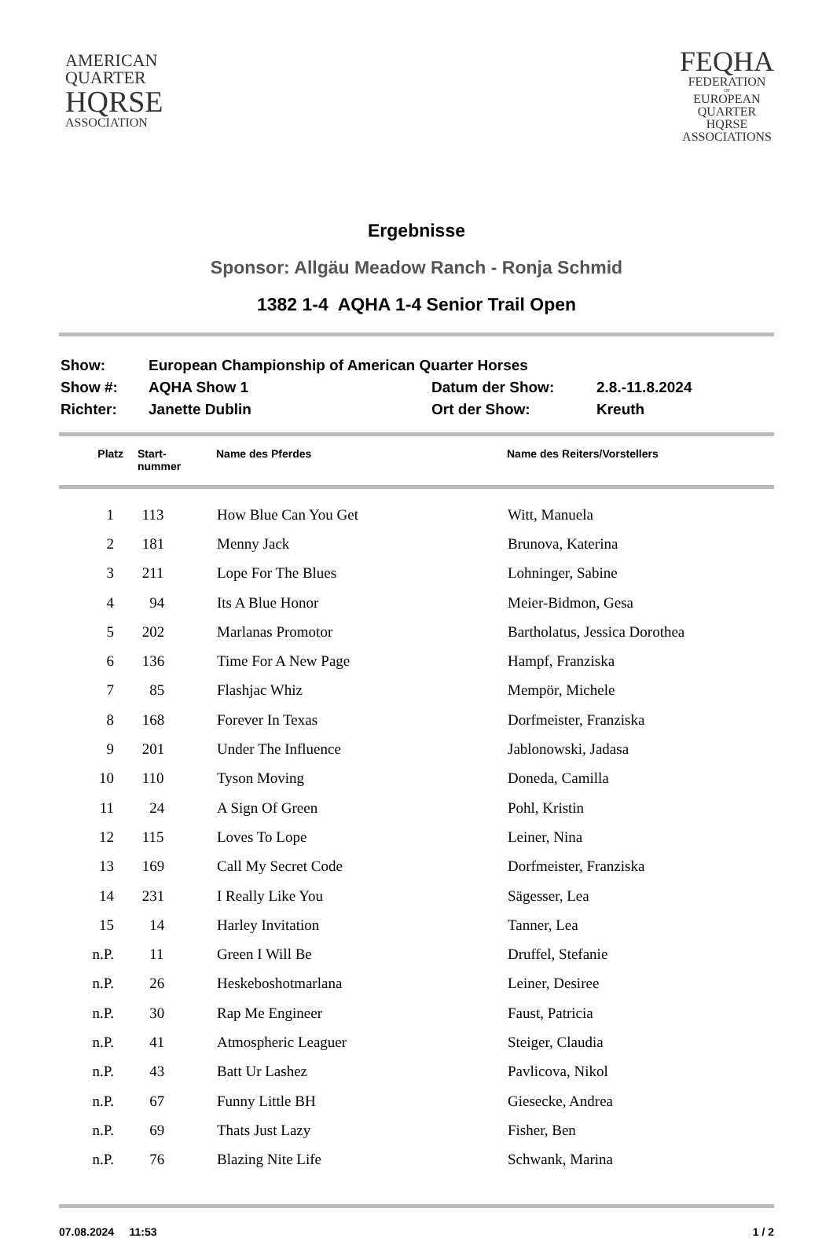AMERICAN
QUARTER
HQRSE
ASSOCIATION
FEQHA
FEDERATION
OF
EUROPEAN
QUARTER
HQRSE
ASSOCIATIONS
Ergebnisse
Sponsor: Allgäu Meadow Ranch - Ronja Schmid
1382 1-4 AQHA 1-4 Senior Trail Open
| Show: | European Championship of American Quarter Horses | | |
| Show #: | AQHA Show 1 | Datum der Show: | 2.8.-11.8.2024 |
| Richter: | Janette Dublin | Ort der Show: | Kreuth |
| Platz | Start- nummer | Name des Pferdes | Name des Reiters/Vorstellers |
| --- | --- | --- | --- |
| 1 | 113 | How Blue Can You Get | Witt, Manuela |
| 2 | 181 | Menny Jack | Brunova, Katerina |
| 3 | 211 | Lope For The Blues | Lohninger, Sabine |
| 4 | 94 | Its A Blue Honor | Meier-Bidmon, Gesa |
| 5 | 202 | Marlanas Promotor | Bartholatus, Jessica Dorothea |
| 6 | 136 | Time For A New Page | Hampf, Franziska |
| 7 | 85 | Flashjac Whiz | Mempör, Michele |
| 8 | 168 | Forever In Texas | Dorfmeister, Franziska |
| 9 | 201 | Under The Influence | Jablonowski, Jadasa |
| 10 | 110 | Tyson Moving | Doneda, Camilla |
| 11 | 24 | A Sign Of Green | Pohl, Kristin |
| 12 | 115 | Loves To Lope | Leiner, Nina |
| 13 | 169 | Call My Secret Code | Dorfmeister, Franziska |
| 14 | 231 | I Really Like You | Sägesser, Lea |
| 15 | 14 | Harley Invitation | Tanner, Lea |
| n.P. | 11 | Green I Will Be | Druffel, Stefanie |
| n.P. | 26 | Heskeboshotmarlana | Leiner, Desiree |
| n.P. | 30 | Rap Me Engineer | Faust, Patricia |
| n.P. | 41 | Atmospheric Leaguer | Steiger, Claudia |
| n.P. | 43 | Batt Ur Lashez | Pavlicova, Nikol |
| n.P. | 67 | Funny Little BH | Giesecke, Andrea |
| n.P. | 69 | Thats Just Lazy | Fisher, Ben |
| n.P. | 76 | Blazing Nite Life | Schwank, Marina |
07.08.2024 11:53 1 / 2